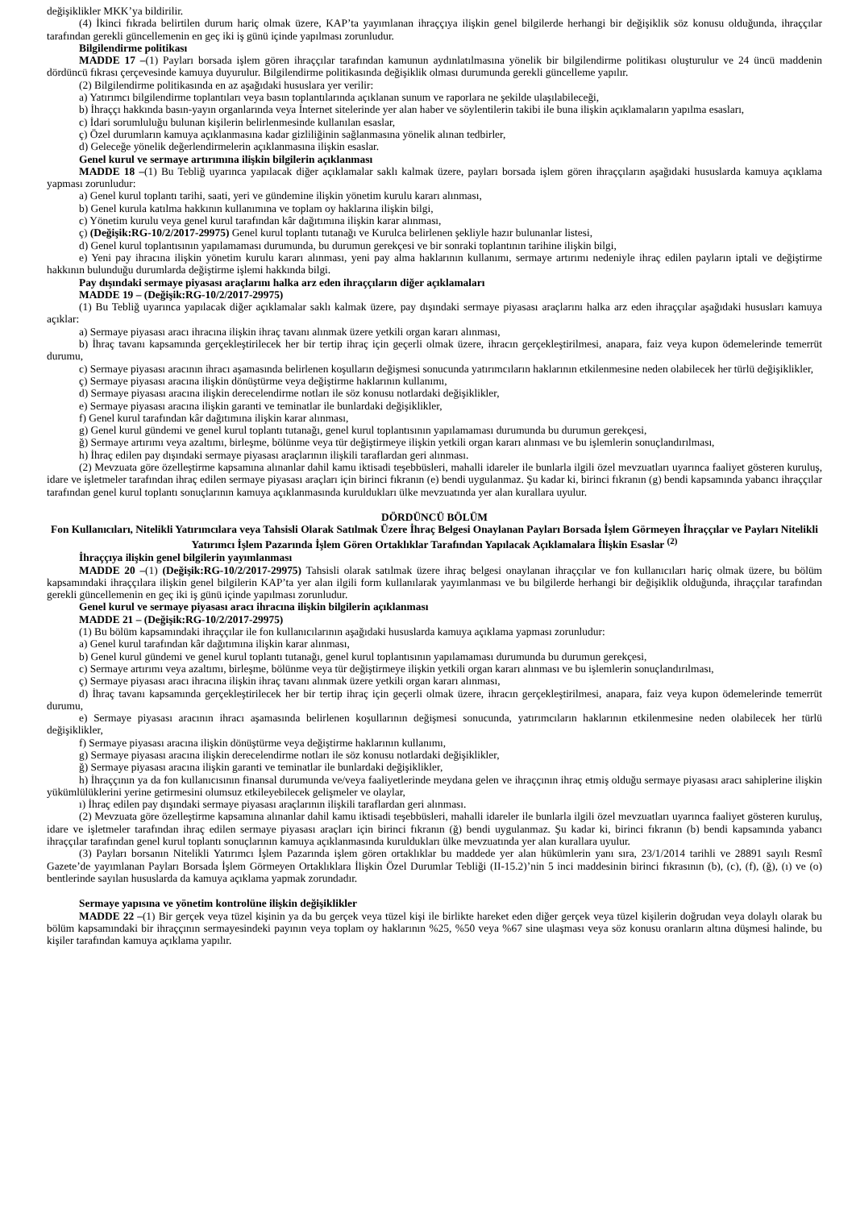değişiklikler MKK’ya bildirilir.
(4) İkinci fıkrada belirtilen durum hariç olmak üzere, KAP’ta yayımlanan ihraççıya ilişkin genel bilgilerde herhangi bir değişiklik söz konusu olduğunda, ihraççılar tarafından gerekli güncellemenin en geç iki iş günü içinde yapılması zorunludur.
Bilgilendirme politikası
MADDE 17 –(1) Payları borsada işlem gören ihraççılar tarafından kamunun aydınlatılmasına yönelik bir bilgilendirme politikası oluşturulur ve 24 üncü maddenin dördüncü fıkrası çerçevesinde kamuya duyurulur. Bilgilendirme politikasında değişiklik olması durumunda gerekli güncelleme yapılır.
(2) Bilgilendirme politikasında en az aşağıdaki hususlara yer verilir:
a) Yatırımcı bilgilendirme toplantıları veya basın toplantılarında açıklanan sunum ve raporlara ne şekilde ulaşılabileceği,
b) İhraççı hakkında basın-yayın organlarında veya İnternet sitelerinde yer alan haber ve söylentilerin takibi ile buna ilişkin açıklamaların yapılma esasları,
c) İdari sorumluluğu bulunan kişilerin belirlenmesinde kullanılan esaslar,
ç) Özel durumların kamuya açıklanmasına kadar gizliliğinin sağlanmasına yönelik alınan tedbirler,
d) Geleceğe yönelik değerlendirmelerin açıklanmasına ilişkin esaslar.
Genel kurul ve sermaye artırımına ilişkin bilgilerin açıklanması
MADDE 18 –(1) Bu Tebliğ uyarınca yapılacak diğer açıklamalar saklı kalmak üzere, payları borsada işlem gören ihraççıların aşağıdaki hususlarda kamuya açıklama yapması zorunludur:
a) Genel kurul toplantı tarihi, saati, yeri ve gündemine ilişkin yönetim kurulu kararı alınması,
b) Genel kurula katılma hakkının kullanımına ve toplam oy haklarına ilişkin bilgi,
c) Yönetim kurulu veya genel kurul tarafından kâr dağıtımına ilişkin karar alınması,
ç) (Değişik:RG-10/2/2017-29975) Genel kurul toplantı tutanağı ve Kurulca belirlenen şekliyle hazır bulunanlar listesi,
d) Genel kurul toplantısının yapılamaması durumunda, bu durumun gerekçesi ve bir sonraki toplantının tarihine ilişkin bilgi,
e) Yeni pay ihracına ilişkin yönetim kurulu kararı alınması, yeni pay alma haklarının kullanımı, sermaye artırımı nedeniyle ihraç edilen payların iptali ve değiştirme hakkının bulunduğu durumlarda değiştirme işlemi hakkında bilgi.
Pay dışındaki sermaye piyasası araçlarını halka arz eden ihraççıların diğer açıklamaları
MADDE 19 – (Değişik:RG-10/2/2017-29975)
(1) Bu Tebliğ uyarınca yapılacak diğer açıklamalar saklı kalmak üzere, pay dışındaki sermaye piyasası araçlarını halka arz eden ihraççılar aşağıdaki hususları kamuya açıklar:
a) Sermaye piyasası aracı ihracına ilişkin ihraç tavanı alınmak üzere yetkili organ kararı alınması,
b) İhraç tavanı kapsamında gerçekleştirilecek her bir tertip ihraç için geçerli olmak üzere, ihracın gerçekleştirilmesi, anapara, faiz veya kupon ödemelerinde temerrüt durumu,
c) Sermaye piyasası aracının ihracı aşamasında belirlenen koşulların değişmesi sonucunda yatırımcıların haklarının etkilenmesine neden olabilecek her türlü değişiklikler,
ç) Sermaye piyasası aracına ilişkin dönüştürme veya değiştirme haklarının kullanımı,
d) Sermaye piyasası aracına ilişkin derecelendirme notları ile söz konusu notlardaki değişiklikler,
e) Sermaye piyasası aracına ilişkin garanti ve teminatlar ile bunlardaki değişiklikler,
f) Genel kurul tarafından kâr dağıtımına ilişkin karar alınması,
g) Genel kurul gündemi ve genel kurul toplantı tutanağı, genel kurul toplantısının yapılamaması durumunda bu durumun gerekçesi,
ğ) Sermaye artırımı veya azaltımı, birleşme, bölünme veya tür değiştirmeye ilişkin yetkili organ kararı alınması ve bu işlemlerin sonuçlandırılması,
h) İhraç edilen pay dışındaki sermaye piyasası araçlarının ilişkili taraflardan geri alınması.
(2) Mevzuata göre özelleştirme kapsamına alınanlar dahil kamu iktisadi teşebbüsleri, mahalli idareler ile bunlarla ilgili özel mevzuatları uyarınca faaliyet gösteren kuruluş, idare ve işletmeler tarafından ihraç edilen sermaye piyasası araçları için birinci fıkranın (e) bendi uygulanmaz. Şu kadar ki, birinci fıkranın (g) bendi kapsamında yabancı ihraççılar tarafından genel kurul toplantı sonuçlarının kamuya açıklanmasında kuruldukları ülke mevzuatında yer alan kurallara uyulur.
DÖRDÜNCÜ BÖLÜM
Fon Kullanıcıları, Nitelikli Yatırımcılara veya Tahsisli Olarak Satılmak Üzere İhraç Belgesi Onaylanan Payları Borsada İşlem Görmeyen İhraççılar ve Payları Nitelikli Yatırımcı İşlem Pazarında İşlem Gören Ortaklıklar Tarafından Yapılacak Açıklamalara İlişkin Esaslar <sup>(2)</sup>
İhraççıya ilişkin genel bilgilerin yayımlanması
MADDE 20 –(1) (Değişik:RG-10/2/2017-29975) Tahsisli olarak satılmak üzere ihraç belgesi onaylanan ihraççılar ve fon kullanıcıları hariç olmak üzere, bu bölüm kapsamındaki ihraççılara ilişkin genel bilgilerin KAP’ta yer alan ilgili form kullanılarak yayımlanması ve bu bilgilerde herhangi bir değişiklik olduğunda, ihraççılar tarafından gerekli güncellemenin en geç iki iş günü içinde yapılması zorunludur.
Genel kurul ve sermaye piyasası aracı ihracına ilişkin bilgilerin açıklanması
MADDE 21 – (Değişik:RG-10/2/2017-29975)
(1) Bu bölüm kapsamındaki ihraççılar ile fon kullanıcılarının aşağıdaki hususlarda kamuya açıklama yapması zorunludur:
a) Genel kurul tarafından kâr dağıtımına ilişkin karar alınması,
b) Genel kurul gündemi ve genel kurul toplantı tutanağı, genel kurul toplantısının yapılamaması durumunda bu durumun gerekçesi,
c) Sermaye artırımı veya azaltımı, birleşme, bölünme veya tür değiştirmeye ilişkin yetkili organ kararı alınması ve bu işlemlerin sonuçlandırılması,
ç) Sermaye piyasası aracı ihracına ilişkin ihraç tavanı alınmak üzere yetkili organ kararı alınması,
d) İhraç tavanı kapsamında gerçekleştirilecek her bir tertip ihraç için geçerli olmak üzere, ihracın gerçekleştirilmesi, anapara, faiz veya kupon ödemelerinde temerrüt durumu,
e) Sermaye piyasası aracının ihracı aşamasında belirlenen koşullarının değişmesi sonucunda, yatırımcıların haklarının etkilenmesine neden olabilecek her türlü değişiklikler,
f) Sermaye piyasası aracına ilişkin dönüştürme veya değiştirme haklarının kullanımı,
g) Sermaye piyasası aracına ilişkin derecelendirme notları ile söz konusu notlardaki değişiklikler,
ğ) Sermaye piyasası aracına ilişkin garanti ve teminatlar ile bunlardaki değişiklikler,
h) İhraççının ya da fon kullanıcısının finansal durumunda ve/veya faaliyetlerinde meydana gelen ve ihraççının ihraç etmiş olduğu sermaye piyasası aracı sahiplerine ilişkin yükümlülüklerini yerine getirmesini olumsuz etkileyebilecek gelişmeler ve olaylar,
ı) İhraç edilen pay dışındaki sermaye piyasası araçlarının ilişkili taraflardan geri alınması.
(2) Mevzuata göre özelleştirme kapsamına alınanlar dahil kamu iktisadi teşebbüsleri, mahalli idareler ile bunlarla ilgili özel mevzuatları uyarınca faaliyet gösteren kuruluş, idare ve işletmeler tarafından ihraç edilen sermaye piyasası araçları için birinci fıkranın (ğ) bendi uygulanmaz. Şu kadar ki, birinci fıkranın (b) bendi kapsamında yabancı ihraççılar tarafından genel kurul toplantı sonuçlarının kamuya açıklanmasında kuruldukları ülke mevzuatında yer alan kurallara uyulur.
(3) Payları borsanın Nitelikli Yatırımcı İşlem Pazarında işlem gören ortaklıklar bu maddede yer alan hükümlerin yanı sıra, 23/1/2014 tarihli ve 28891 sayılı Resmî Gazete’de yayımlanan Payları Borsada İşlem Görmeyen Ortaklıklara İlişkin Özel Durumlar Tebliği (II-15.2)’nin 5 inci maddesinin birinci fıkrasının (b), (c), (f), (ğ), (ı) ve (o) bentlerinde sayılan hususlarda da kamuya açıklama yapmak zorundadır.
Sermaye yapısına ve yönetim kontrolüne ilişkin değişiklikler
MADDE 22 –(1) Bir gerçek veya tüzel kişinin ya da bu gerçek veya tüzel kişi ile birlikte hareket eden diğer gerçek veya tüzel kişilerin doğrudan veya dolaylı olarak bu bölüm kapsamındaki bir ihraççının sermayesindeki payının veya toplam oy haklarının %25, %50 veya %67 sine ulaşması veya söz konusu oranların altına düşmesi halinde, bu kişiler tarafından kamuya açıklama yapılır.